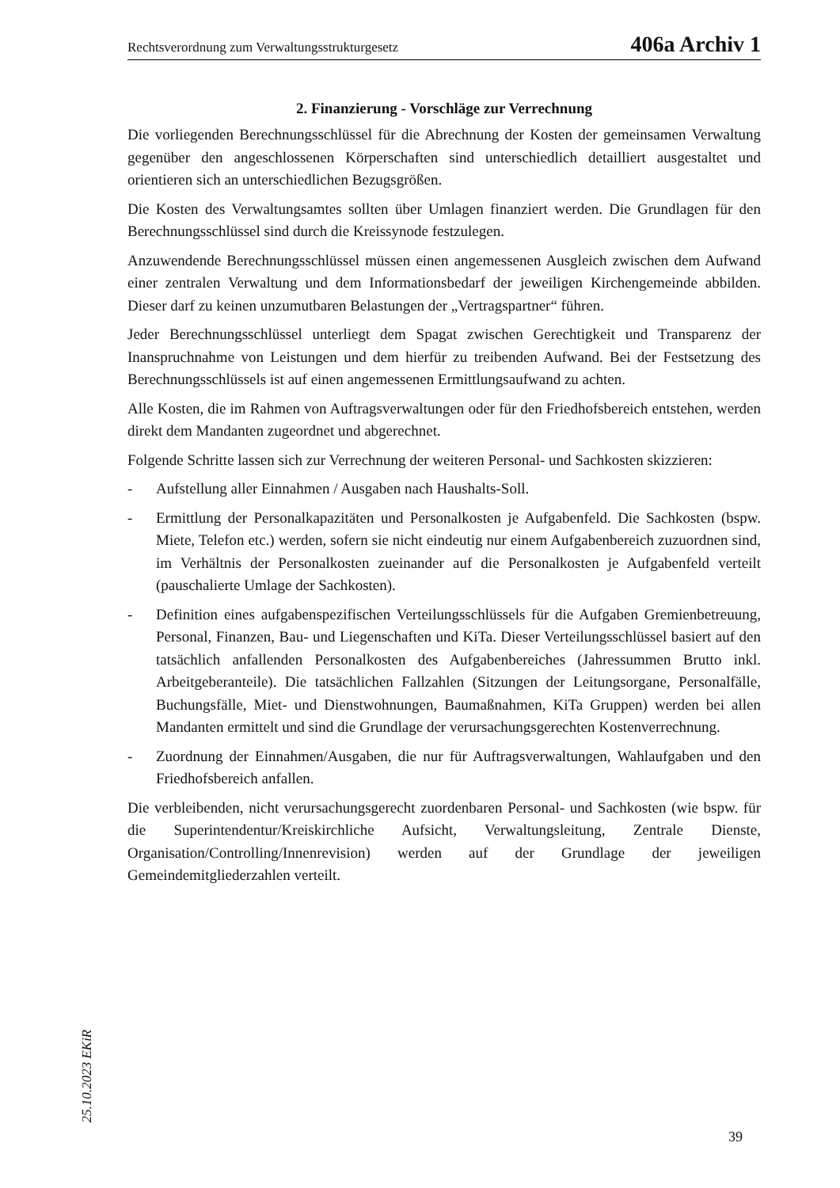Rechtsverordnung zum Verwaltungsstrukturgesetz 406a Archiv 1
2. Finanzierung - Vorschläge zur Verrechnung
Die vorliegenden Berechnungsschlüssel für die Abrechnung der Kosten der gemeinsamen Verwaltung gegenüber den angeschlossenen Körperschaften sind unterschiedlich detailliert ausgestaltet und orientieren sich an unterschiedlichen Bezugsgrößen.
Die Kosten des Verwaltungsamtes sollten über Umlagen finanziert werden. Die Grundlagen für den Berechnungsschlüssel sind durch die Kreissynode festzulegen.
Anzuwendende Berechnungsschlüssel müssen einen angemessenen Ausgleich zwischen dem Aufwand einer zentralen Verwaltung und dem Informationsbedarf der jeweiligen Kirchengemeinde abbilden. Dieser darf zu keinen unzumutbaren Belastungen der „Vertragspartner“ führen.
Jeder Berechnungsschlüssel unterliegt dem Spagat zwischen Gerechtigkeit und Transparenz der Inanspruchnahme von Leistungen und dem hierfür zu treibenden Aufwand. Bei der Festsetzung des Berechnungsschlüssels ist auf einen angemessenen Ermittlungsaufwand zu achten.
Alle Kosten, die im Rahmen von Auftragsverwaltungen oder für den Friedhofsbereich entstehen, werden direkt dem Mandanten zugeordnet und abgerechnet.
Folgende Schritte lassen sich zur Verrechnung der weiteren Personal- und Sachkosten skizzieren:
- Aufstellung aller Einnahmen / Ausgaben nach Haushalts-Soll.
- Ermittlung der Personalkapazitäten und Personalkosten je Aufgabenfeld. Die Sachkosten (bspw. Miete, Telefon etc.) werden, sofern sie nicht eindeutig nur einem Aufgabenbereich zuzuordnen sind, im Verhältnis der Personalkosten zueinander auf die Personalkosten je Aufgabenfeld verteilt (pauschalierte Umlage der Sachkosten).
- Definition eines aufgabenspezifischen Verteilungsschlüssels für die Aufgaben Gremienbetreuung, Personal, Finanzen, Bau- und Liegenschaften und KiTa. Dieser Verteilungsschlüssel basiert auf den tatsächlich anfallenden Personalkosten des Aufgabenbereiches (Jahressummen Brutto inkl. Arbeitgeberanteile). Die tatsächlichen Fallzahlen (Sitzungen der Leitungsorgane, Personalfälle, Buchungsfälle, Miet- und Dienstwohnungen, Baumaßnahmen, KiTa Gruppen) werden bei allen Mandanten ermittelt und sind die Grundlage der verursachungsgerechten Kostenverrechnung.
- Zuordnung der Einnahmen/Ausgaben, die nur für Auftragsverwaltungen, Wahlaufgaben und den Friedhofsbereich anfallen.
Die verbleibenden, nicht verursachungsgerecht zuordenbaren Personal- und Sachkosten (wie bspw. für die Superintendentur/Kreiskirchliche Aufsicht, Verwaltungsleitung, Zentrale Dienste, Organisation/Controlling/Innenrevision) werden auf der Grundlage der jeweiligen Gemeindemitgliederzahlen verteilt.
25.10.2023 EKiR
39